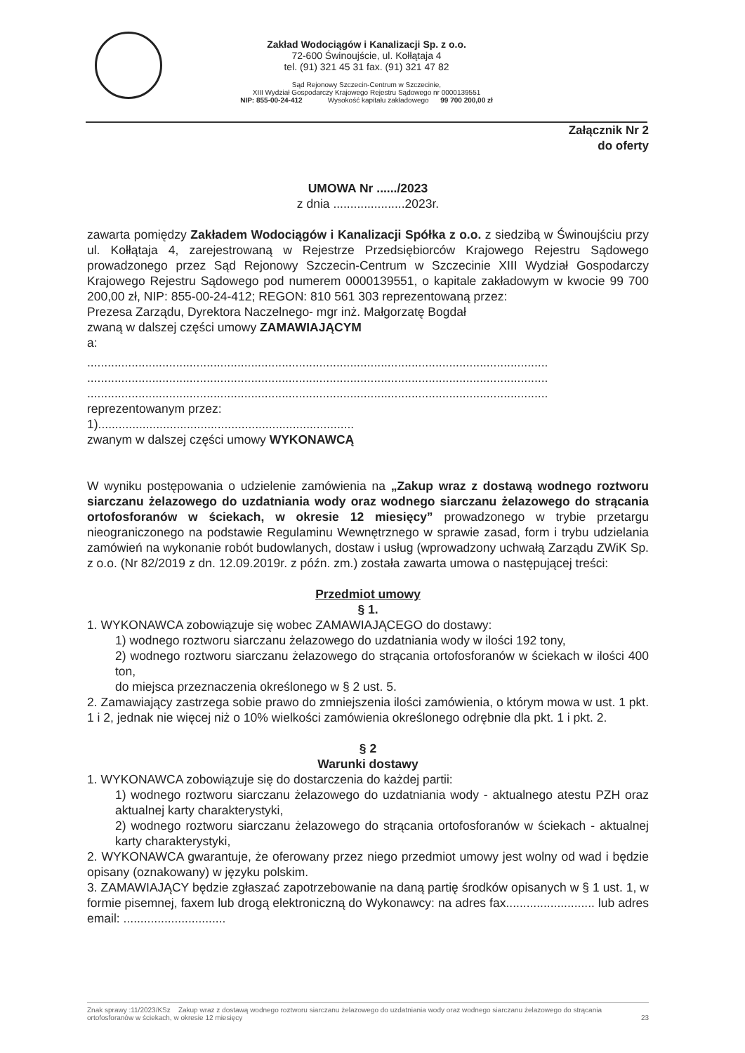Zakład Wodociągów i Kanalizacji Sp. z o.o.
72-600 Świnoujście, ul. Kołłątaja 4
tel. (91) 321 45 31 fax. (91) 321 47 82
Sąd Rejonowy Szczecin-Centrum w Szczecinie,
XIII Wydział Gospodarczy Krajowego Rejestru Sądowego nr 0000139551
NIP: 855-00-24-412 Wysokość kapitału zakładowego 99 700 200,00 zł
Załącznik Nr 2
do oferty
UMOWA Nr ....../2023
z dnia .....................2023r.
zawarta pomiędzy Zakładem Wodociągów i Kanalizacji Spółka z o.o. z siedzibą w Świnoujściu przy ul. Kołłątaja 4, zarejestrowaną w Rejestrze Przedsiębiorców Krajowego Rejestru Sądowego prowadzonego przez Sąd Rejonowy Szczecin-Centrum w Szczecinie XIII Wydział Gospodarczy Krajowego Rejestru Sądowego pod numerem 0000139551, o kapitale zakładowym w kwocie 99 700 200,00 zł, NIP: 855-00-24-412; REGON: 810 561 303 reprezentowaną przez:
Prezesa Zarządu, Dyrektora Naczelnego- mgr inż. Małgorzatę Bogdał
zwaną w dalszej części umowy ZAMAWIAJĄCYM
a:
.......................................................................................................................................
.......................................................................................................................................
.......................................................................................................................................
reprezentowanym przez:
1)...........................................................................
zwanym w dalszej części umowy WYKONAWCĄ
W wyniku postępowania o udzielenie zamówienia na „Zakup wraz z dostawą wodnego roztworu siarczanu żelazowego do uzdatniania wody oraz wodnego siarczanu żelazowego do strącania ortofosforanów w ściekach, w okresie 12 miesięcy” prowadzonego w trybie przetargu nieograniczonego na podstawie Regulaminu Wewnętrznego w sprawie zasad, form i trybu udzielania zamówień na wykonanie robót budowlanych, dostaw i usług (wprowadzony uchwałą Zarządu ZWiK Sp. z o.o. (Nr 82/2019 z dn. 12.09.2019r. z późn. zm.) została zawarta umowa o następującej treści:
Przedmiot umowy
§ 1.
1. WYKONAWCA zobowiązuje się wobec ZAMAWIAJĄCEGO do dostawy:
1) wodnego roztworu siarczanu żelazowego do uzdatniania wody w ilości 192 tony,
2) wodnego roztworu siarczanu żelazowego do strącania ortofosforanów w ściekach w ilości 400 ton,
do miejsca przeznaczenia określonego w § 2 ust. 5.
2. Zamawiający zastrzega sobie prawo do zmniejszenia ilości zamówienia, o którym mowa w ust. 1 pkt. 1 i 2, jednak nie więcej niż o 10% wielkości zamówienia określonego odrębnie dla pkt. 1 i pkt. 2.
§ 2
Warunki dostawy
1. WYKONAWCA zobowiązuje się do dostarczenia do każdej partii:
1) wodnego roztworu siarczanu żelazowego do uzdatniania wody - aktualnego atestu PZH oraz aktualnej karty charakterystyki,
2) wodnego roztworu siarczanu żelazowego do strącania ortofosforanów w ściekach - aktualnej karty charakterystyki,
2. WYKONAWCA gwarantuje, że oferowany przez niego przedmiot umowy jest wolny od wad i będzie opisany (oznakowany) w języku polskim.
3. ZAMAWIAJĄCY będzie zgłaszać zapotrzebowanie na daną partię środków opisanych w § 1 ust. 1, w formie pisemnej, faxem lub drogą elektroniczną do Wykonawcy: na adres fax.......................... lub adres email: ..............................
Znak sprawy :11/2023/KSz Zakup wraz z dostawą wodnego roztworu siarczanu żelazowego do uzdatniania wody oraz wodnego siarczanu żelazowego do strącania ortofosforanów w ściekach, w okresie 12 miesięcy 23